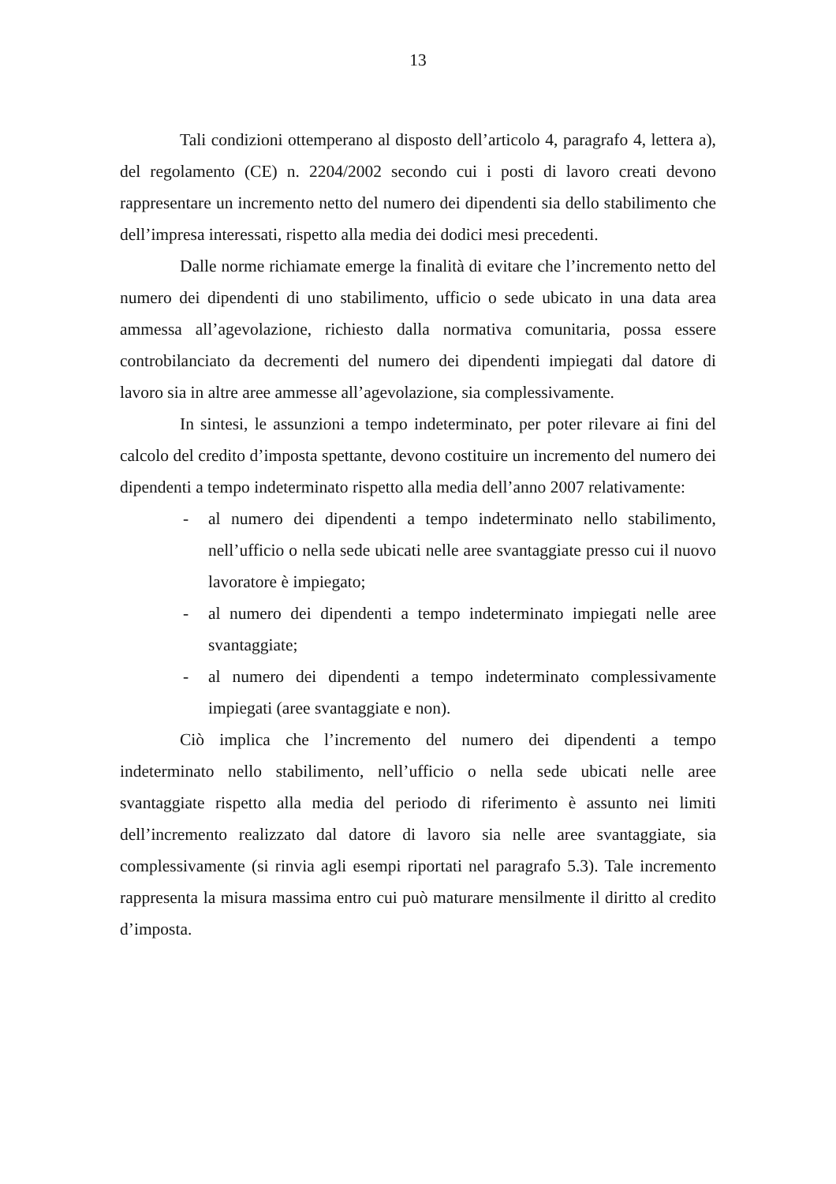13
Tali condizioni ottemperano al disposto dell’articolo 4, paragrafo 4, lettera a), del regolamento (CE) n. 2204/2002 secondo cui i posti di lavoro creati devono rappresentare un incremento netto del numero dei dipendenti sia dello stabilimento che dell’impresa interessati, rispetto alla media dei dodici mesi precedenti.
Dalle norme richiamate emerge la finalità di evitare che l’incremento netto del numero dei dipendenti di uno stabilimento, ufficio o sede ubicato in una data area ammessa all’agevolazione, richiesto dalla normativa comunitaria, possa essere controbilanciato da decrementi del numero dei dipendenti impiegati dal datore di lavoro sia in altre aree ammesse all’agevolazione, sia complessivamente.
In sintesi, le assunzioni a tempo indeterminato, per poter rilevare ai fini del calcolo del credito d’imposta spettante, devono costituire un incremento del numero dei dipendenti a tempo indeterminato rispetto alla media dell’anno 2007 relativamente:
- al numero dei dipendenti a tempo indeterminato nello stabilimento, nell’ufficio o nella sede ubicati nelle aree svantaggiate presso cui il nuovo lavoratore è impiegato;
- al numero dei dipendenti a tempo indeterminato impiegati nelle aree svantaggiate;
- al numero dei dipendenti a tempo indeterminato complessivamente impiegati (aree svantaggiate e non).
Ciò implica che l’incremento del numero dei dipendenti a tempo indeterminato nello stabilimento, nell’ufficio o nella sede ubicati nelle aree svantaggiate rispetto alla media del periodo di riferimento è assunto nei limiti dell’incremento realizzato dal datore di lavoro sia nelle aree svantaggiate, sia complessivamente (si rinvia agli esempi riportati nel paragrafo 5.3). Tale incremento rappresenta la misura massima entro cui può maturare mensilmente il diritto al credito d’imposta.